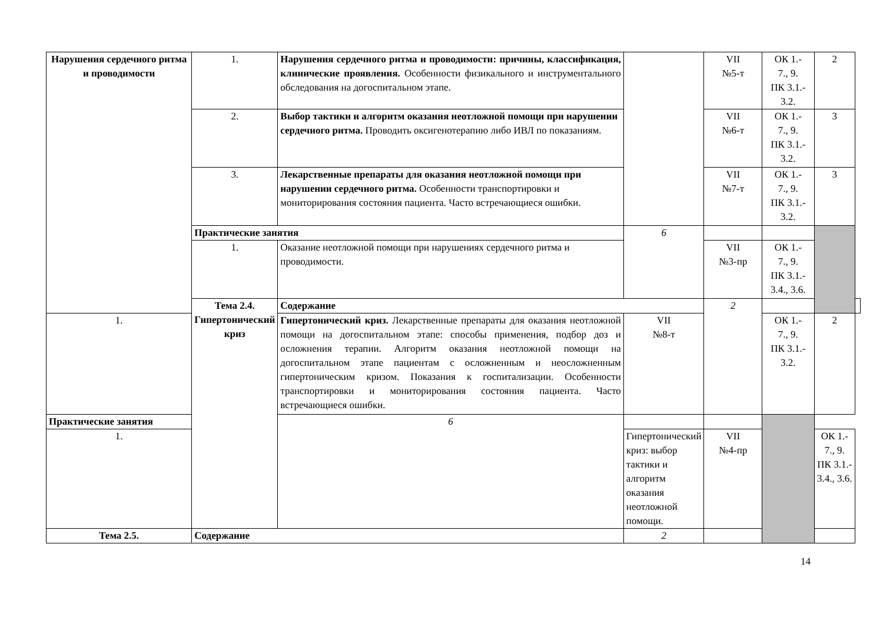| Нарушения сердечного ритма и проводимости | 1. | Нарушения сердечного ритма и проводимости: причины, классификация, клинические проявления. Особенности физикального и инструментального обследования на догоспитальном этапе. | | VII №5-т | ОК 1.- 7., 9. ПК 3.1.- 3.2. | 2 | |
| | 2. | Выбор тактики и алгоритм оказания неотложной помощи при нарушении сердечного ритма. Проводить оксигенотерапию либо ИВЛ по показаниям. | | VII №6-т | ОК 1.- 7., 9. ПК 3.1.- 3.2. | 3 | |
| | 3. | Лекарственные препараты для оказания неотложной помощи при нарушении сердечного ритма. Особенности транспортировки и мониторирования состояния пациента. Часто встречающиеся ошибки. | | VII №7-т | ОК 1.- 7., 9. ПК 3.1.- 3.2. | 3 | |
| | Практические занятия | | 6 | | | | |
| | 1. | Оказание неотложной помощи при нарушениях сердечного ритма и проводимости. | | VII №3-пр | ОК 1.- 7., 9. ПК 3.1.- 3.4., 3.6. | | |
| | Тема 2.4. Гипертонический криз | Содержание | | 2 | | | |
| 1. | | Гипертонический криз. Лекарственные препараты для оказания неотложной помощи на догоспитальном этапе: способы применения, подбор доз и осложнения терапии. Алгоритм оказания неотложной помощи на догоспитальном этапе пациентам с осложненным и неосложненным гипертоническим кризом. Показания к госпитализации. Особенности транспортировки и мониторирования состояния пациента. Часто встречающиеся ошибки. | VII №8-т | | ОК 1.- 7., 9. ПК 3.1.- 3.2. | 2 | |
| Практические занятия | | 6 | | | | | |
| 1. | | | Гипертонический криз: выбор тактики и алгоритм оказания неотложной помощи. | VII №4-пр | | ОК 1.- 7., 9. ПК 3.1.- 3.4., 3.6. | |
| Тема 2.5. | Содержание | | 2 | | | | |
14